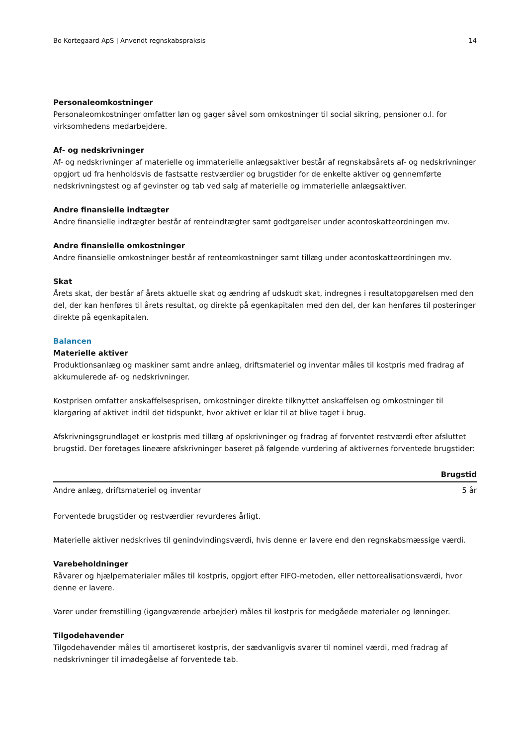Bo Kortegaard ApS | Anvendt regnskabspraksis 14
Personaleomkostninger
Personaleomkostninger omfatter løn og gager såvel som omkostninger til social sikring, pensioner o.l. for virksomhedens medarbejdere.
Af- og nedskrivninger
Af- og nedskrivninger af materielle og immaterielle anlægsaktiver består af regnskabsårets af- og nedskrivninger opgjort ud fra henholdsvis de fastsatte restværdier og brugstider for de enkelte aktiver og gennemførte nedskrivningstest og af gevinster og tab ved salg af materielle og immaterielle anlægsaktiver.
Andre finansielle indtægter
Andre finansielle indtægter består af renteindtægter samt godtgørelser under acontoskatteordningen mv.
Andre finansielle omkostninger
Andre finansielle omkostninger består af renteomkostninger samt tillæg under acontoskatteordningen mv.
Skat
Årets skat, der består af årets aktuelle skat og ændring af udskudt skat, indregnes i resultatopgørelsen med den del, der kan henføres til årets resultat, og direkte på egenkapitalen med den del, der kan henføres til posteringer direkte på egenkapitalen.
Balancen
Materielle aktiver
Produktionsanlæg og maskiner samt andre anlæg, driftsmateriel og inventar måles til kostpris med fradrag af akkumulerede af- og nedskrivninger.
Kostprisen omfatter anskaffelsesprisen, omkostninger direkte tilknyttet anskaffelsen og omkostninger til klargøring af aktivet indtil det tidspunkt, hvor aktivet er klar til at blive taget i brug.
Afskrivningsgrundlaget er kostpris med tillæg af opskrivninger og fradrag af forventet restværdi efter afsluttet brugstid. Der foretages lineære afskrivninger baseret på følgende vurdering af aktivernes forventede brugstider:
| | Brugstid |
| --- | --- |
| Andre anlæg, driftsmateriel og inventar | 5 år |
Forventede brugstider og restværdier revurderes årligt.
Materielle aktiver nedskrives til genindvindingsværdi, hvis denne er lavere end den regnskabsmæssige værdi.
Varebeholdninger
Råvarer og hjælpematerialer måles til kostpris, opgjort efter FIFO-metoden, eller nettorealisationsværdi, hvor denne er lavere.
Varer under fremstilling (igangværende arbejder) måles til kostpris for medgåede materialer og lønninger.
Tilgodehavender
Tilgodehavender måles til amortiseret kostpris, der sædvanligvis svarer til nominel værdi, med fradrag af nedskrivninger til imødegåelse af forventede tab.